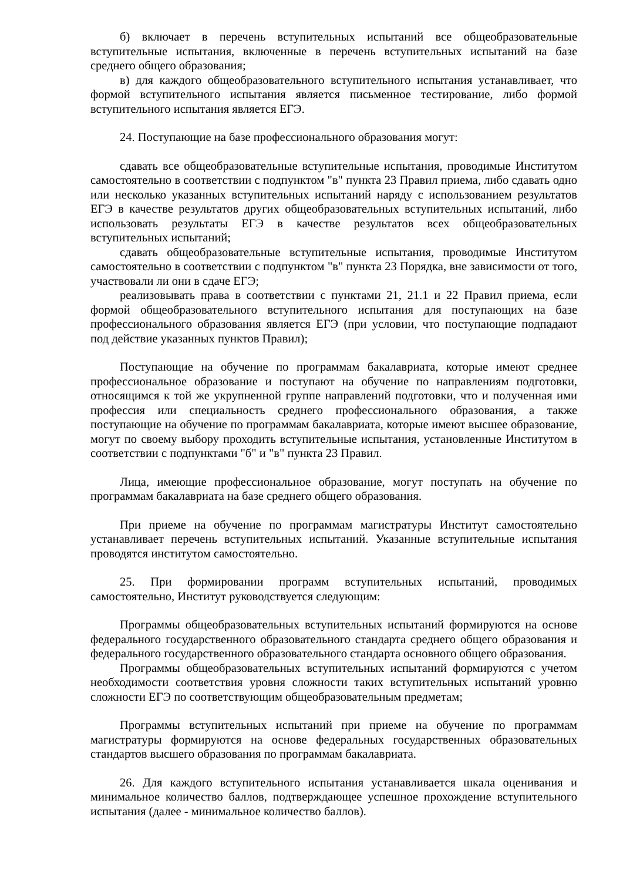б) включает в перечень вступительных испытаний все общеобразовательные вступительные испытания, включенные в перечень вступительных испытаний на базе среднего общего образования;
в) для каждого общеобразовательного вступительного испытания устанавливает, что формой вступительного испытания является письменное тестирование, либо формой вступительного испытания является ЕГЭ.
24. Поступающие на базе профессионального образования могут:
сдавать все общеобразовательные вступительные испытания, проводимые Институтом самостоятельно в соответствии с подпунктом "в" пункта 23 Правил приема, либо сдавать одно или несколько указанных вступительных испытаний наряду с использованием результатов ЕГЭ в качестве результатов других общеобразовательных вступительных испытаний, либо использовать результаты ЕГЭ в качестве результатов всех общеобразовательных вступительных испытаний;
сдавать общеобразовательные вступительные испытания, проводимые Институтом самостоятельно в соответствии с подпунктом "в" пункта 23 Порядка, вне зависимости от того, участвовали ли они в сдаче ЕГЭ;
реализовывать права в соответствии с пунктами 21, 21.1 и 22 Правил приема, если формой общеобразовательного вступительного испытания для поступающих на базе профессионального образования является ЕГЭ (при условии, что поступающие подпадают под действие указанных пунктов Правил);
Поступающие на обучение по программам бакалавриата, которые имеют среднее профессиональное образование и поступают на обучение по направлениям подготовки, относящимся к той же укрупненной группе направлений подготовки, что и полученная ими профессия или специальность среднего профессионального образования, а также поступающие на обучение по программам бакалавриата, которые имеют высшее образование, могут по своему выбору проходить вступительные испытания, установленные Институтом в соответствии с подпунктами "б" и "в" пункта 23 Правил.
Лица, имеющие профессиональное образование, могут поступать на обучение по программам бакалавриата на базе среднего общего образования.
При приеме на обучение по программам магистратуры Институт самостоятельно устанавливает перечень вступительных испытаний. Указанные вступительные испытания проводятся институтом самостоятельно.
25. При формировании программ вступительных испытаний, проводимых самостоятельно, Институт руководствуется следующим:
Программы общеобразовательных вступительных испытаний формируются на основе федерального государственного образовательного стандарта среднего общего образования и федерального государственного образовательного стандарта основного общего образования.
Программы общеобразовательных вступительных испытаний формируются с учетом необходимости соответствия уровня сложности таких вступительных испытаний уровню сложности ЕГЭ по соответствующим общеобразовательным предметам;
Программы вступительных испытаний при приеме на обучение по программам магистратуры формируются на основе федеральных государственных образовательных стандартов высшего образования по программам бакалавриата.
26. Для каждого вступительного испытания устанавливается шкала оценивания и минимальное количество баллов, подтверждающее успешное прохождение вступительного испытания (далее - минимальное количество баллов).